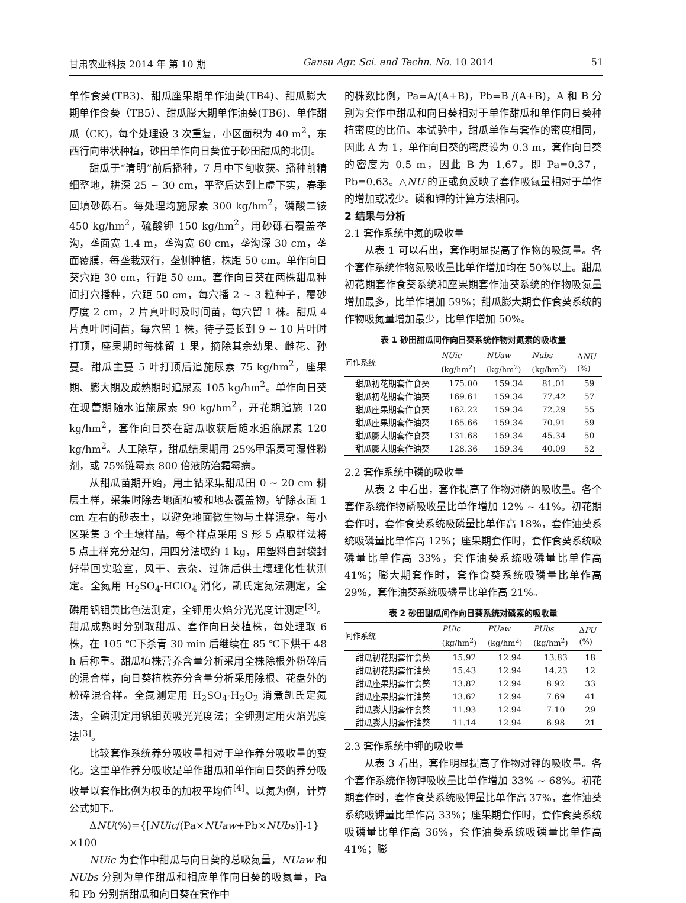甘肃农业科技 2014 年 第 10 期 Gansu Agr. Sci. and Techn. No. 10 2014 51
单作食葵(TB3)、甜瓜座果期单作油葵(TB4)、甜瓜膨大期单作食葵（TB5）、甜瓜膨大期单作油葵(TB6)、单作甜瓜（CK)，每个处理设 3 次重复，小区面积为 40 m<sup>2</sup>，东西行向带状种植，砂田单作向日葵位于砂田甜瓜的北侧。
甜瓜于“清明”前后播种，7 月中下旬收获。播种前精细整地，耕深 25 ~ 30 cm，平整后达到上虚下实，春季回填砂砾石。每处理均施尿素 300 kg/hm<sup>2</sup>，磷酸二铵 450 kg/hm<sup>2</sup>，硫酸钾 150 kg/hm<sup>2</sup>，用砂砾石覆盖垄沟，垄面宽 1.4 m，垄沟宽 60 cm，垄沟深 30 cm，垄面覆膜，每垄栽双行，垄侧种植，株距 50 cm。单作向日葵穴距 30 cm，行距 50 cm。套作向日葵在两株甜瓜种间打穴播种，穴距 50 cm，每穴播 2 ~ 3 粒种子，覆砂厚度 2 cm，2 片真叶时及时间苗，每穴留 1 株。甜瓜 4 片真叶时间苗，每穴留 1 株，待子蔓长到 9 ~ 10 片叶时打顶，座果期时每株留 1 果，摘除其余幼果、雌花、孙蔓。甜瓜主蔓 5 叶打顶后追施尿素 75 kg/hm<sup>2</sup>，座果期、膨大期及成熟期时追尿素 105 kg/hm<sup>2</sup>。单作向日葵在现蕾期随水追施尿素 90 kg/hm<sup>2</sup>，开花期追施 120 kg/hm<sup>2</sup>，套作向日葵在甜瓜收获后随水追施尿素 120 kg/hm<sup>2</sup>。人工除草，甜瓜结果期用 25%甲霜灵可湿性粉剂，或 75%链霉素 800 倍液防治霜霉病。
从甜瓜苗期开始，用土钻采集甜瓜田 0 ~ 20 cm 耕层土样，采集时除去地面植被和地表覆盖物，铲除表面 1 cm 左右的砂表土，以避免地面微生物与土样混杂。每小区采集 3 个土壤样品，每个样点采用 S 形 5 点取样法将 5 点土样充分混匀，用四分法取约 1 kg，用塑料自封袋封好带回实验室，风干、去杂、过筛后供土壤理化性状测定。全氮用 H<sub>2</sub>SO<sub>4</sub>-HClO<sub>4</sub> 消化，凯氏定氮法测定，全磷用钒钼黄比色法测定，全钾用火焰分光光度计测定<sup>[3]</sup>。甜瓜成熟时分别取甜瓜、套作向日葵植株，每处理取 6 株，在 105 ℃下杀青 30 min 后继续在 85 ℃下烘干 48 h 后称重。甜瓜植株营养含量分析采用全株除根外粉碎后的混合样，向日葵植株养分含量分析采用除根、花盘外的粉碎混合样。全氮测定用 H<sub>2</sub>SO<sub>4</sub>-H<sub>2</sub>O<sub>2</sub> 消煮凯氏定氮法，全磷测定用钒钼黄吸光光度法；全钾测定用火焰光度法<sup>[3]</sup>。
比较套作系统养分吸收量相对于单作养分吸收量的变化。这里单作养分吸收是单作甜瓜和单作向日葵的养分吸收量以套作比例为权重的加权平均值<sup>[4]</sup>。以氮为例，计算公式如下。
ΔNU(%)={[NUic/(Pa×NUaw+Pb×NUbs)]-1}×100
NUic 为套作中甜瓜与向日葵的总吸氮量，NUaw 和 NUbs 分别为单作甜瓜和相应单作向日葵的吸氮量，Pa 和 Pb 分别指甜瓜和向日葵在套作中
的株数比例，Pa=A/(A+B)，Pb=B /(A+B)，A 和 B 分别为套作中甜瓜和向日葵相对于单作甜瓜和单作向日葵种植密度的比值。本试验中，甜瓜单作与套作的密度相同，因此 A 为 1，单作向日葵的密度设为 0.3 m，套作向日葵的密度为 0.5 m，因此 B 为 1.67。即 Pa=0.37，Pb=0.63。△NU 的正或负反映了套作吸氮量相对于单作的增加或减少。磷和钾的计算方法相同。
2 结果与分析
2.1 套作系统中氮的吸收量
从表 1 可以看出，套作明显提高了作物的吸氮量。各个套作系统作物氮吸收量比单作增加均在 50%以上。甜瓜初花期套作食葵系统和座果期套作油葵系统的作物吸氮量增加最多，比单作增加 59%；甜瓜膨大期套作食葵系统的作物吸氮量增加最少，比单作增加 50%。
表 1 砂田甜瓜间作向日葵系统作物对氮素的吸收量
| 间作系统 | NUic (kg/hm<sup>2</sup>) | NUaw (kg/hm<sup>2</sup>) | Nubs (kg/hm<sup>2</sup>) | Δ NU (%) |
| --- | --- | --- | --- | --- |
| 甜瓜初花期套作食葵 | 175.00 | 159.34 | 81.01 | 59 |
| 甜瓜初花期套作油葵 | 169.61 | 159.34 | 77.42 | 57 |
| 甜瓜座果期套作食葵 | 162.22 | 159.34 | 72.29 | 55 |
| 甜瓜座果期套作油葵 | 165.66 | 159.34 | 70.91 | 59 |
| 甜瓜膨大期套作食葵 | 131.68 | 159.34 | 45.34 | 50 |
| 甜瓜膨大期套作油葵 | 128.36 | 159.34 | 40.09 | 52 |
2.2 套作系统中磷的吸收量
从表 2 中看出，套作提高了作物对磷的吸收量。各个套作系统作物磷吸收量比单作增加 12% ~ 41%。初花期套作时，套作食葵系统吸磷量比单作高 18%，套作油葵系统吸磷量比单作高 12%；座果期套作时，套作食葵系统吸磷量比单作高 33%，套作油葵系统吸磷量比单作高 41%；膨大期套作时，套作食葵系统吸磷量比单作高 29%，套作油葵系统吸磷量比单作高 21%。
表 2 砂田甜瓜间作向日葵系统对磷素的吸收量
| 间作系统 | PUic (kg/hm<sup>2</sup>) | PUaw (kg/hm<sup>2</sup>) | PUbs (kg/hm<sup>2</sup>) | Δ PU (%) |
| --- | --- | --- | --- | --- |
| 甜瓜初花期套作食葵 | 15.92 | 12.94 | 13.83 | 18 |
| 甜瓜初花期套作油葵 | 15.43 | 12.94 | 14.23 | 12 |
| 甜瓜座果期套作食葵 | 13.82 | 12.94 | 8.92 | 33 |
| 甜瓜座果期套作油葵 | 13.62 | 12.94 | 7.69 | 41 |
| 甜瓜膨大期套作食葵 | 11.93 | 12.94 | 7.10 | 29 |
| 甜瓜膨大期套作油葵 | 11.14 | 12.94 | 6.98 | 21 |
2.3 套作系统中钾的吸收量
从表 3 看出，套作明显提高了作物对钾的吸收量。各个套作系统作物钾吸收量比单作增加 33% ~ 68%。初花期套作时，套作食葵系统吸钾量比单作高 37%，套作油葵系统吸钾量比单作高 33%；座果期套作时，套作食葵系统吸磷量比单作高 36%，套作油葵系统吸磷量比单作高 41%；膨